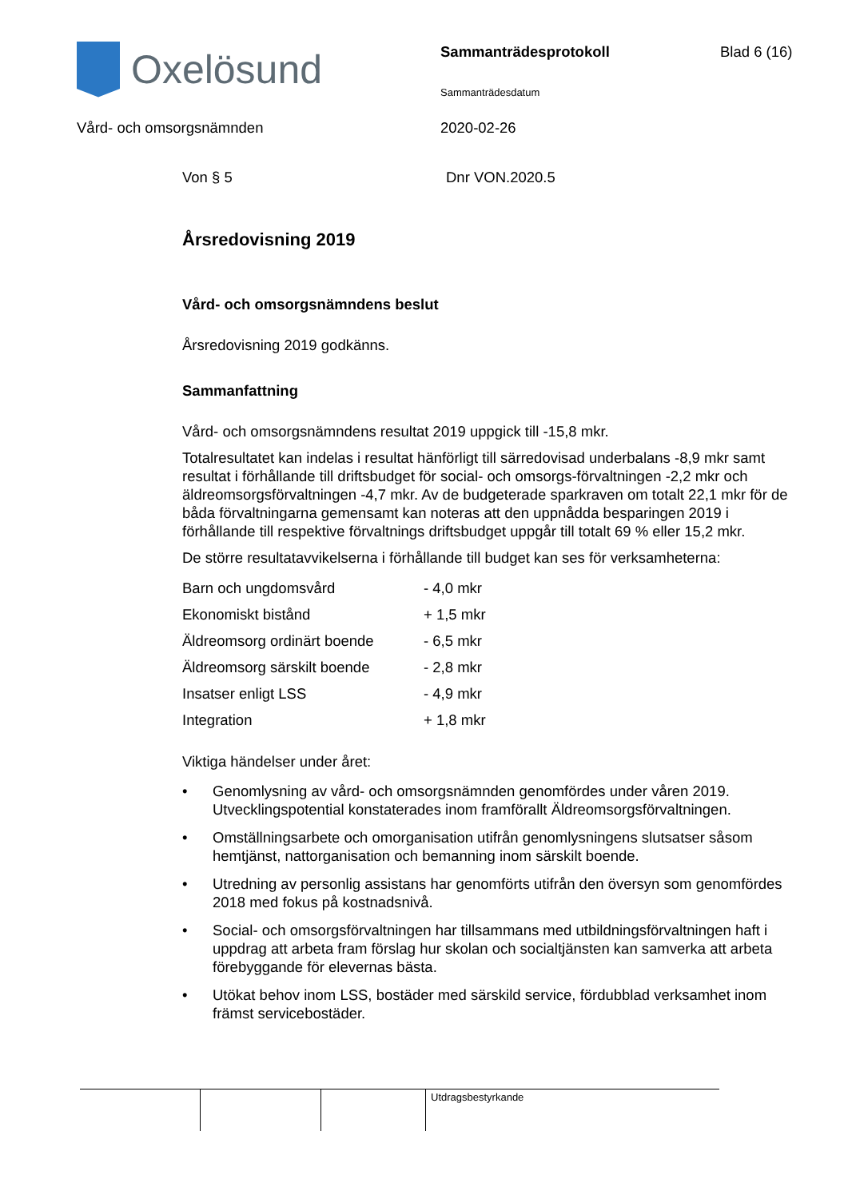Oxelösund
Sammanträdesprotokoll
Sammanträdesdatum
Blad 6 (16)
Vård- och omsorgsnämnden 2020-02-26
Von § 5 Dnr VON.2020.5
Årsredovisning 2019
Vård- och omsorgsnämndens beslut
Årsredovisning 2019 godkänns.
Sammanfattning
Vård- och omsorgsnämndens resultat 2019 uppgick till -15,8 mkr.
Totalresultatet kan indelas i resultat hänförligt till särredovisad underbalans -8,9 mkr samt resultat i förhållande till driftsbudget för social- och omsorgs-förvaltningen -2,2 mkr och äldreomsorgsförvaltningen -4,7 mkr. Av de budgeterade sparkraven om totalt 22,1 mkr för de båda förvaltningarna gemensamt kan noteras att den uppnådda besparingen 2019 i förhållande till respektive förvaltnings driftsbudget uppgår till totalt 69 % eller 15,2 mkr.
De större resultatavvikelserna i förhållande till budget kan ses för verksamheterna:
| Barn och ungdomsvård | - 4,0 mkr |
| Ekonomiskt bistånd | + 1,5 mkr |
| Äldreomsorg ordinärt boende | - 6,5 mkr |
| Äldreomsorg särskilt boende | - 2,8 mkr |
| Insatser enligt LSS | - 4,9 mkr |
| Integration | + 1,8 mkr |
Viktiga händelser under året:
• Genomlysning av vård- och omsorgsnämnden genomfördes under våren 2019. Utvecklingspotential konstaterades inom framförallt Äldreomsorgsförvaltningen.
• Omställningsarbete och omorganisation utifrån genomlysningens slutsatser såsom hemtjänst, nattorganisation och bemanning inom särskilt boende.
• Utredning av personlig assistans har genomförts utifrån den översyn som genomfördes 2018 med fokus på kostnadsnivå.
• Social- och omsorgsförvaltningen har tillsammans med utbildningsförvaltningen haft i uppdrag att arbeta fram förslag hur skolan och socialtjänsten kan samverka att arbeta förebyggande för elevernas bästa.
• Utökat behov inom LSS, bostäder med särskild service, fördubblad verksamhet inom främst servicebostäder.
Utdragsbestyrkande